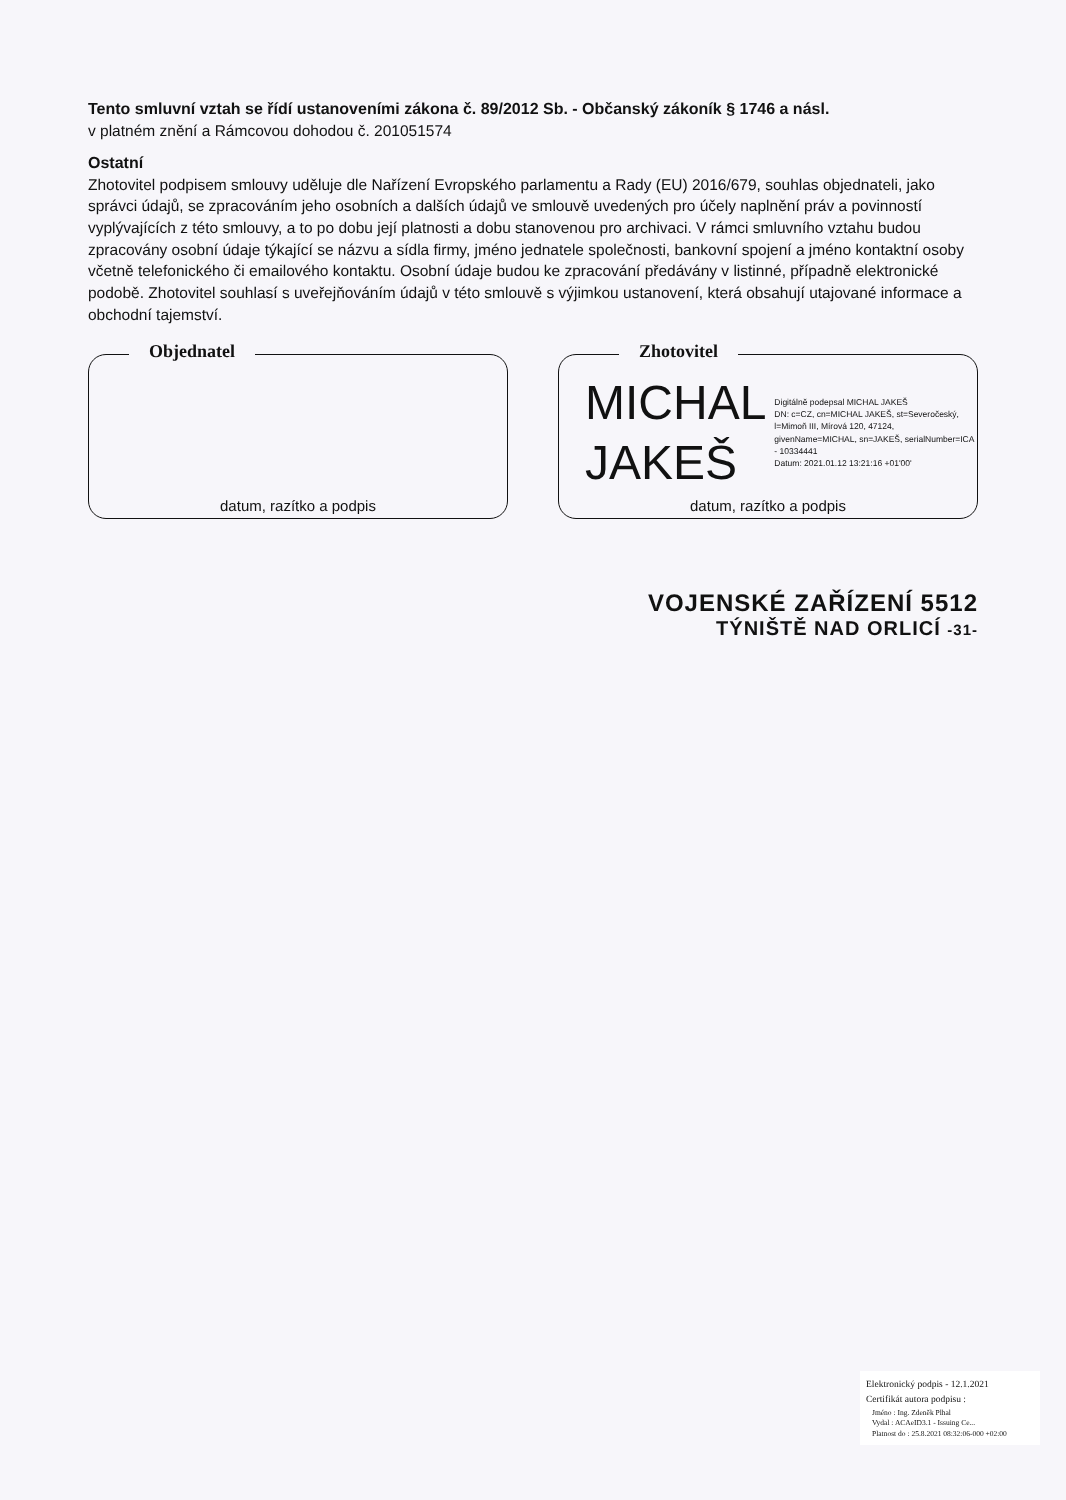Tento smluvní vztah se řídí ustanoveními zákona č. 89/2012 Sb. - Občanský zákoník § 1746 a násl.
v platném znění a Rámcovou dohodou č. 201051574
Ostatní
Zhotovitel podpisem smlouvy uděluje dle Nařízení Evropského parlamentu a Rady (EU) 2016/679, souhlas objednateli, jako správci údajů, se zpracováním jeho osobních a dalších údajů ve smlouvě uvedených pro účely naplnění práv a povinností vyplývajících z této smlouvy, a to po dobu její platnosti a dobu stanovenou pro archivaci. V rámci smluvního vztahu budou zpracovány osobní údaje týkající se názvu a sídla firmy, jméno jednatele společnosti, bankovní spojení a jméno kontaktní osoby včetně telefonického či emailového kontaktu. Osobní údaje budou ke zpracování předávány v listinné, případně elektronické podobě. Zhotovitel souhlasí s uveřejňováním údajů v této smlouvě s výjimkou ustanovení, která obsahují utajované informace a obchodní tajemství.
Objednatel
datum, razítko a podpis
Zhotovitel
MICHAL
JAKEŠ
Digitálně podepsal MICHAL JAKEŠ
DN: c=CZ, cn=MICHAL JAKEŠ, st=Severočeský, l=Mimoň III, Mírová 120, 47124, givenName=MICHAL, sn=JAKEŠ, serialNumber=ICA - 10334441
Datum: 2021.01.12 13:21:16 +01'00'
datum, razítko a podpis
VOJENSKÉ ZAŘÍZENÍ 5512
TÝNIŠTĚ NAD ORLICÍ -31-
Elektronický podpis - 12.1.2021
Certifikát autora podpisu :
Jméno : Ing. Zdeněk Plhal
Vydal : ACAeID3.1 - Issuing Ce...
Platnost do : 25.8.2021 08:32:06-000 +02:00